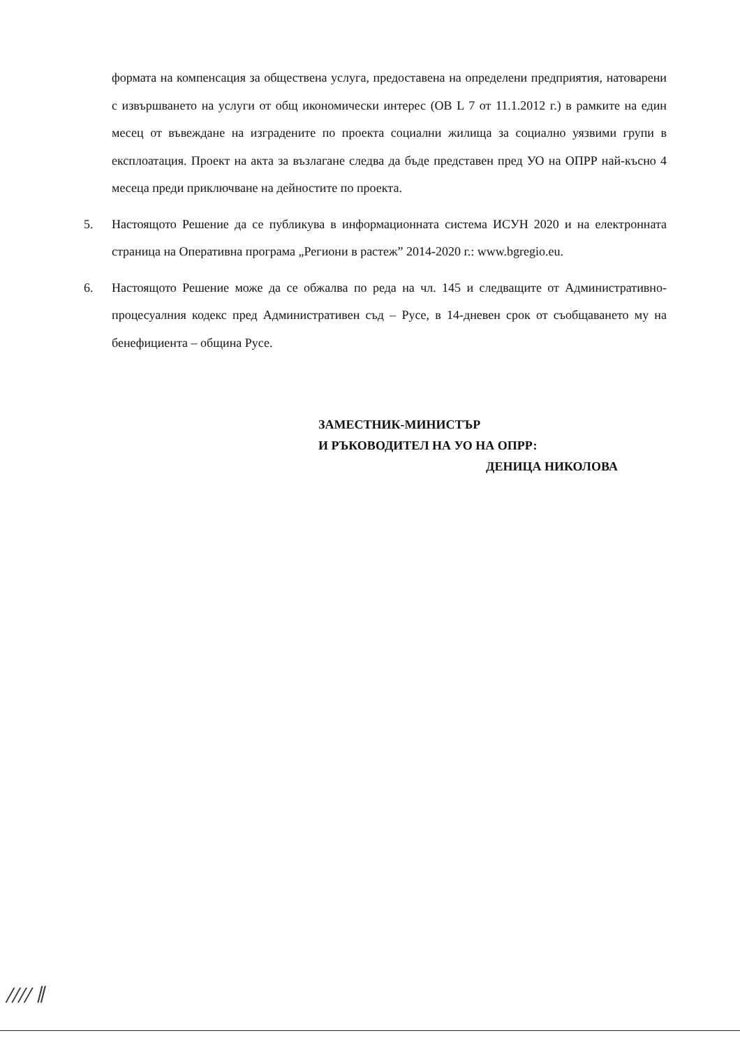формата на компенсация за обществена услуга, предоставена на определени предприятия, натоварени с извършването на услуги от общ икономически интерес (ОВ L 7 от 11.1.2012 г.) в рамките на един месец от въвеждане на изградените по проекта социални жилища за социално уязвими групи в експлоатация. Проект на акта за възлагане следва да бъде представен пред УО на ОПРР най-късно 4 месеца преди приключване на дейностите по проекта.
5. Настоящото Решение да се публикува в информационната система ИСУН 2020 и на електронната страница на Оперативна програма „Региони в растеж” 2014-2020 г.: www.bgregio.eu.
6. Настоящото Решение може да се обжалва по реда на чл. 145 и следващите от Административно-процесуалния кодекс пред Административен съд – Русе, в 14-дневен срок от съобщаването му на бенефициента – община Русе.
ЗАМЕСТНИК-МИНИСТЪР
И РЪКОВОДИТЕЛ НА УО НА ОПРР:
ДЕНИЦА НИКОЛОВА
∕∕∕∕ ∥